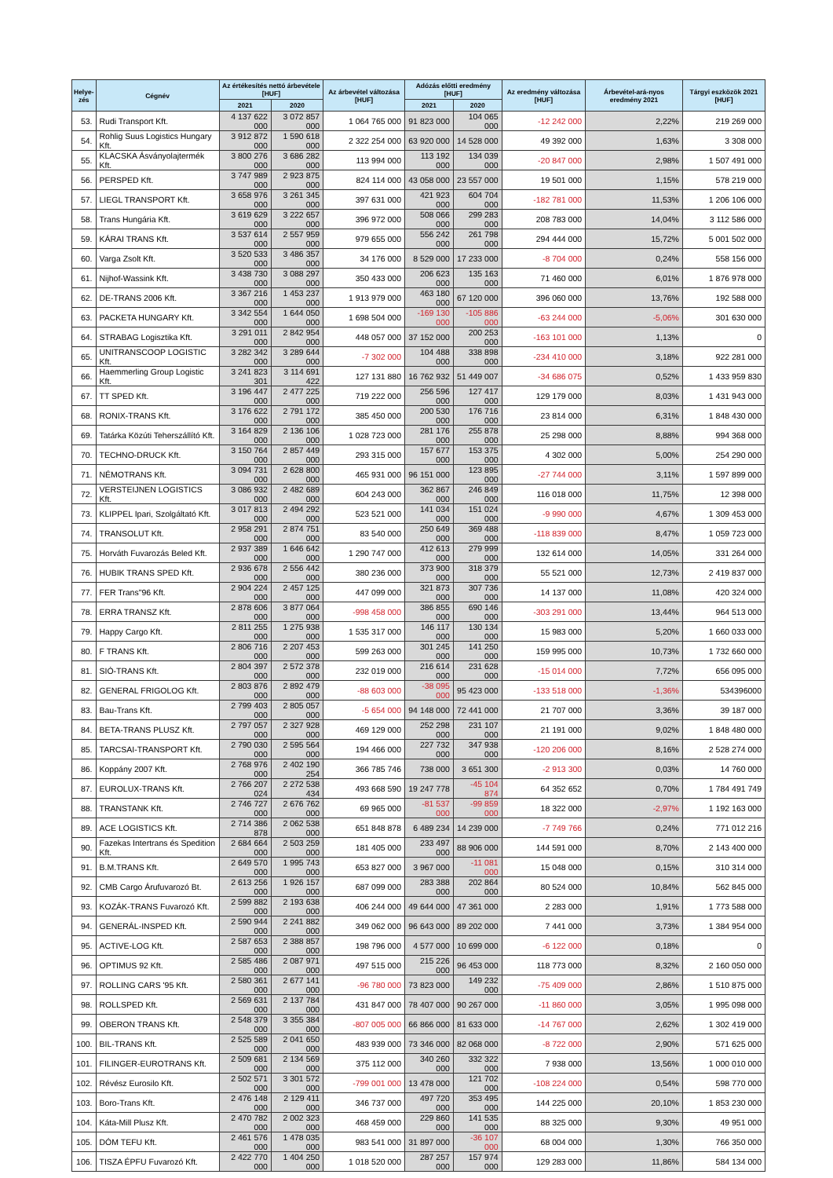| Helye- zés | Cégnév | Az értékesítés nettó árbevétele [HUF] | | Az árbevétel változása [HUF] | Adózás előtti eredmény [HUF] | | Az eredmény változása [HUF] | Árbevétel-ará-nyos eredmény 2021 | Tárgyi eszközök 2021 [HUF] |
| --- | --- | --- | --- | --- | --- | --- | --- | --- | --- |
| | | 2021 | 2020 | | 2021 | 2020 | | | |
| 53. | Rudi Transport Kft. | 4 137 622 000 | 3 072 857 000 | 1 064 765 000 | 91 823 000 | 104 065 000 | -12 242 000 | 2,22% | 219 269 000 |
| 54. | Rohlig Suus Logistics Hungary Kft. | 3 912 872 000 | 1 590 618 000 | 2 322 254 000 | 63 920 000 | 14 528 000 | 49 392 000 | 1,63% | 3 308 000 |
| 55. | KLACSKA Ásványolajtermék Kft. | 3 800 276 000 | 3 686 282 000 | 113 994 000 | 113 192 000 | 134 039 000 | -20 847 000 | 2,98% | 1 507 491 000 |
| 56. | PERSPED Kft. | 3 747 989 000 | 2 923 875 000 | 824 114 000 | 43 058 000 | 23 557 000 | 19 501 000 | 1,15% | 578 219 000 |
| 57. | LIEGL TRANSPORT Kft. | 3 658 976 000 | 3 261 345 000 | 397 631 000 | 421 923 000 | 604 704 000 | -182 781 000 | 11,53% | 1 206 106 000 |
| 58. | Trans Hungária Kft. | 3 619 629 000 | 3 222 657 000 | 396 972 000 | 508 066 000 | 299 283 000 | 208 783 000 | 14,04% | 3 112 586 000 |
| 59. | KÁRAI TRANS Kft. | 3 537 614 000 | 2 557 959 000 | 979 655 000 | 556 242 000 | 261 798 000 | 294 444 000 | 15,72% | 5 001 502 000 |
| 60. | Varga Zsolt Kft. | 3 520 533 000 | 3 486 357 000 | 34 176 000 | 8 529 000 | 17 233 000 | -8 704 000 | 0,24% | 558 156 000 |
| 61. | Nijhof-Wassink Kft. | 3 438 730 000 | 3 088 297 000 | 350 433 000 | 206 623 000 | 135 163 000 | 71 460 000 | 6,01% | 1 876 978 000 |
| 62. | DE-TRANS 2006 Kft. | 3 367 216 000 | 1 453 237 000 | 1 913 979 000 | 463 180 000 | 67 120 000 | 396 060 000 | 13,76% | 192 588 000 |
| 63. | PACKETA HUNGARY Kft. | 3 342 554 000 | 1 644 050 000 | 1 698 504 000 | -169 130 000 | -105 886 000 | -63 244 000 | -5,06% | 301 630 000 |
| 64. | STRABAG Logisztika Kft. | 3 291 011 000 | 2 842 954 000 | 448 057 000 | 37 152 000 | 200 253 000 | -163 101 000 | 1,13% | 0 |
| 65. | UNITRANSCOOP LOGISTIC Kft. | 3 282 342 000 | 3 289 644 000 | -7 302 000 | 104 488 000 | 338 898 000 | -234 410 000 | 3,18% | 922 281 000 |
| 66. | Haemmerling Group Logistic Kft. | 3 241 823 301 | 3 114 691 422 | 127 131 880 | 16 762 932 | 51 449 007 | -34 686 075 | 0,52% | 1 433 959 830 |
| 67. | TT SPED Kft. | 3 196 447 000 | 2 477 225 000 | 719 222 000 | 256 596 000 | 127 417 000 | 129 179 000 | 8,03% | 1 431 943 000 |
| 68. | RONIX-TRANS Kft. | 3 176 622 000 | 2 791 172 000 | 385 450 000 | 200 530 000 | 176 716 000 | 23 814 000 | 6,31% | 1 848 430 000 |
| 69. | Tatárka Közúti Teherszállító Kft. | 3 164 829 000 | 2 136 106 000 | 1 028 723 000 | 281 176 000 | 255 878 000 | 25 298 000 | 8,88% | 994 368 000 |
| 70. | TECHNO-DRUCK Kft. | 3 150 764 000 | 2 857 449 000 | 293 315 000 | 157 677 000 | 153 375 000 | 4 302 000 | 5,00% | 254 290 000 |
| 71. | NÉMOTRANS Kft. | 3 094 731 000 | 2 628 800 000 | 465 931 000 | 96 151 000 | 123 895 000 | -27 744 000 | 3,11% | 1 597 899 000 |
| 72. | VERSTEIJNEN LOGISTICS Kft. | 3 086 932 000 | 2 482 689 000 | 604 243 000 | 362 867 000 | 246 849 000 | 116 018 000 | 11,75% | 12 398 000 |
| 73. | KLIPPEL Ipari, Szolgáltató Kft. | 3 017 813 000 | 2 494 292 000 | 523 521 000 | 141 034 000 | 151 024 000 | -9 990 000 | 4,67% | 1 309 453 000 |
| 74. | TRANSOLUT Kft. | 2 958 291 000 | 2 874 751 000 | 83 540 000 | 250 649 000 | 369 488 000 | -118 839 000 | 8,47% | 1 059 723 000 |
| 75. | Horváth Fuvarozás Beled Kft. | 2 937 389 000 | 1 646 642 000 | 1 290 747 000 | 412 613 000 | 279 999 000 | 132 614 000 | 14,05% | 331 264 000 |
| 76. | HUBIK TRANS SPED Kft. | 2 936 678 000 | 2 556 442 000 | 380 236 000 | 373 900 000 | 318 379 000 | 55 521 000 | 12,73% | 2 419 837 000 |
| 77. | FER Trans"96 Kft. | 2 904 224 000 | 2 457 125 000 | 447 099 000 | 321 873 000 | 307 736 000 | 14 137 000 | 11,08% | 420 324 000 |
| 78. | ERRA TRANSZ Kft. | 2 878 606 000 | 3 877 064 000 | -998 458 000 | 386 855 000 | 690 146 000 | -303 291 000 | 13,44% | 964 513 000 |
| 79. | Happy Cargo Kft. | 2 811 255 000 | 1 275 938 000 | 1 535 317 000 | 146 117 000 | 130 134 000 | 15 983 000 | 5,20% | 1 660 033 000 |
| 80. | F TRANS Kft. | 2 806 716 000 | 2 207 453 000 | 599 263 000 | 301 245 000 | 141 250 000 | 159 995 000 | 10,73% | 1 732 660 000 |
| 81. | SIÓ-TRANS Kft. | 2 804 397 000 | 2 572 378 000 | 232 019 000 | 216 614 000 | 231 628 000 | -15 014 000 | 7,72% | 656 095 000 |
| 82. | GENERAL FRIGOLOG Kft. | 2 803 876 000 | 2 892 479 000 | -88 603 000 | -38 095 000 | 95 423 000 | -133 518 000 | -1,36% | 534396000 |
| 83. | Bau-Trans Kft. | 2 799 403 000 | 2 805 057 000 | -5 654 000 | 94 148 000 | 72 441 000 | 21 707 000 | 3,36% | 39 187 000 |
| 84. | BETA-TRANS PLUSZ Kft. | 2 797 057 000 | 2 327 928 000 | 469 129 000 | 252 298 000 | 231 107 000 | 21 191 000 | 9,02% | 1 848 480 000 |
| 85. | TARCSAI-TRANSPORT Kft. | 2 790 030 000 | 2 595 564 000 | 194 466 000 | 227 732 000 | 347 938 000 | -120 206 000 | 8,16% | 2 528 274 000 |
| 86. | Koppány 2007 Kft. | 2 768 976 000 | 2 402 190 254 | 366 785 746 | 738 000 | 3 651 300 | -2 913 300 | 0,03% | 14 760 000 |
| 87. | EUROLUX-TRANS Kft. | 2 766 207 024 | 2 272 538 434 | 493 668 590 | 19 247 778 | -45 104 874 | 64 352 652 | 0,70% | 1 784 491 749 |
| 88. | TRANSTANK Kft. | 2 746 727 000 | 2 676 762 000 | 69 965 000 | -81 537 000 | -99 859 000 | 18 322 000 | -2,97% | 1 192 163 000 |
| 89. | ACE LOGISTICS Kft. | 2 714 386 878 | 2 062 538 000 | 651 848 878 | 6 489 234 | 14 239 000 | -7 749 766 | 0,24% | 771 012 216 |
| 90. | Fazekas Intertrans és Spedition Kft. | 2 684 664 000 | 2 503 259 000 | 181 405 000 | 233 497 000 | 88 906 000 | 144 591 000 | 8,70% | 2 143 400 000 |
| 91. | B.M.TRANS Kft. | 2 649 570 000 | 1 995 743 000 | 653 827 000 | 3 967 000 | -11 081 000 | 15 048 000 | 0,15% | 310 314 000 |
| 92. | CMB Cargo Árufuvarozó Bt. | 2 613 256 000 | 1 926 157 000 | 687 099 000 | 283 388 000 | 202 864 000 | 80 524 000 | 10,84% | 562 845 000 |
| 93. | KOZÁK-TRANS Fuvarozó Kft. | 2 599 882 000 | 2 193 638 000 | 406 244 000 | 49 644 000 | 47 361 000 | 2 283 000 | 1,91% | 1 773 588 000 |
| 94. | GENERÁL-INSPED Kft. | 2 590 944 000 | 2 241 882 000 | 349 062 000 | 96 643 000 | 89 202 000 | 7 441 000 | 3,73% | 1 384 954 000 |
| 95. | ACTIVE-LOG Kft. | 2 587 653 000 | 2 388 857 000 | 198 796 000 | 4 577 000 | 10 699 000 | -6 122 000 | 0,18% | 0 |
| 96. | OPTIMUS 92 Kft. | 2 585 486 000 | 2 087 971 000 | 497 515 000 | 215 226 000 | 96 453 000 | 118 773 000 | 8,32% | 2 160 050 000 |
| 97. | ROLLING CARS '95 Kft. | 2 580 361 000 | 2 677 141 000 | -96 780 000 | 73 823 000 | 149 232 000 | -75 409 000 | 2,86% | 1 510 875 000 |
| 98. | ROLLSPED Kft. | 2 569 631 000 | 2 137 784 000 | 431 847 000 | 78 407 000 | 90 267 000 | -11 860 000 | 3,05% | 1 995 098 000 |
| 99. | OBERON TRANS Kft. | 2 548 379 000 | 3 355 384 000 | -807 005 000 | 66 866 000 | 81 633 000 | -14 767 000 | 2,62% | 1 302 419 000 |
| 100. | BIL-TRANS Kft. | 2 525 589 000 | 2 041 650 000 | 483 939 000 | 73 346 000 | 82 068 000 | -8 722 000 | 2,90% | 571 625 000 |
| 101. | FILINGER-EUROTRANS Kft. | 2 509 681 000 | 2 134 569 000 | 375 112 000 | 340 260 000 | 332 322 000 | 7 938 000 | 13,56% | 1 000 010 000 |
| 102. | Révész Eurosilo Kft. | 2 502 571 000 | 3 301 572 000 | -799 001 000 | 13 478 000 | 121 702 000 | -108 224 000 | 0,54% | 598 770 000 |
| 103. | Boro-Trans Kft. | 2 476 148 000 | 2 129 411 000 | 346 737 000 | 497 720 000 | 353 495 000 | 144 225 000 | 20,10% | 1 853 230 000 |
| 104. | Káta-Mill Plusz Kft. | 2 470 782 000 | 2 002 323 000 | 468 459 000 | 229 860 000 | 141 535 000 | 88 325 000 | 9,30% | 49 951 000 |
| 105. | DÓM TEFU Kft. | 2 461 576 000 | 1 478 035 000 | 983 541 000 | 31 897 000 | -36 107 000 | 68 004 000 | 1,30% | 766 350 000 |
| 106. | TISZA ÉPFU Fuvarozó Kft. | 2 422 770 000 | 1 404 250 000 | 1 018 520 000 | 287 257 000 | 157 974 000 | 129 283 000 | 11,86% | 584 134 000 |